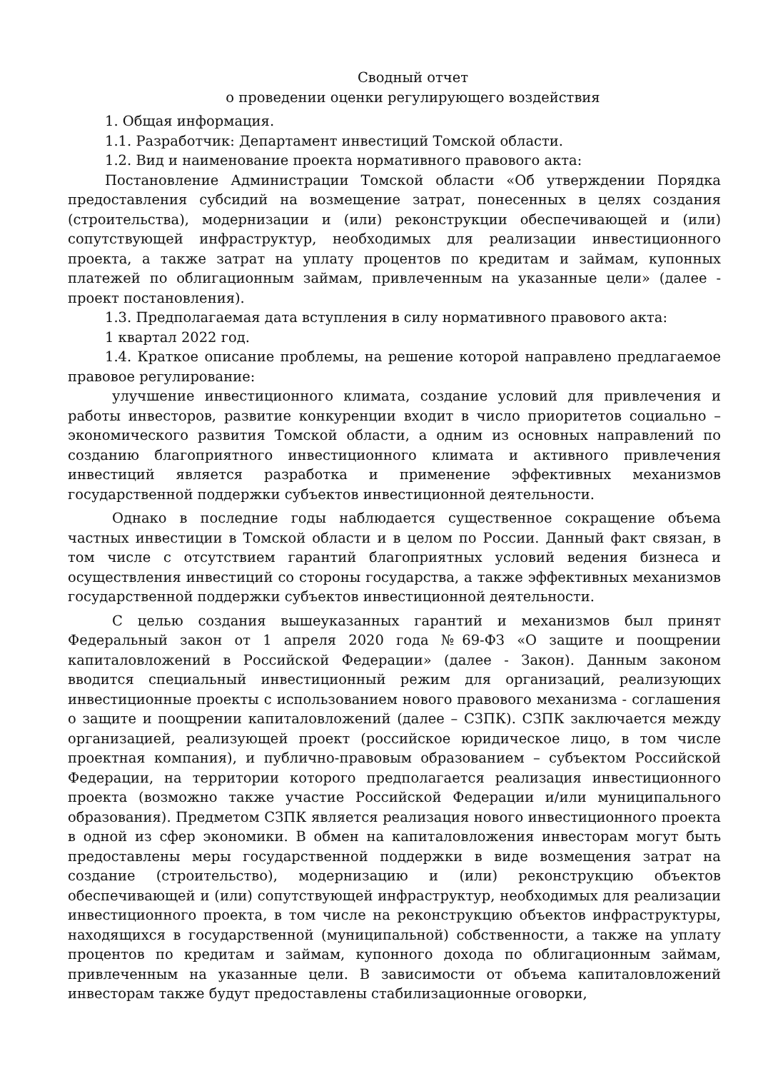Сводный отчет
о проведении оценки регулирующего воздействия
1. Общая информация.
1.1. Разработчик: Департамент инвестиций Томской области.
1.2. Вид и наименование проекта нормативного правового акта:
Постановление Администрации Томской области «Об утверждении Порядка предоставления субсидий на возмещение затрат, понесенных в целях создания (строительства), модернизации и (или) реконструкции обеспечивающей и (или) сопутствующей инфраструктур, необходимых для реализации инвестиционного проекта, а также затрат на уплату процентов по кредитам и займам, купонных платежей по облигационным займам, привлеченным на указанные цели» (далее - проект постановления).
1.3. Предполагаемая дата вступления в силу нормативного правового акта:
1 квартал 2022 год.
1.4. Краткое описание проблемы, на решение которой направлено предлагаемое правовое регулирование:
улучшение инвестиционного климата, создание условий для привлечения и работы инвесторов, развитие конкуренции входит в число приоритетов социально – экономического развития Томской области, а одним из основных направлений по созданию благоприятного инвестиционного климата и активного привлечения инвестиций является разработка и применение эффективных механизмов государственной поддержки субъектов инвестиционной деятельности.
Однако в последние годы наблюдается существенное сокращение объема частных инвестиции в Томской области и в целом по России. Данный факт связан, в том числе с отсутствием гарантий благоприятных условий ведения бизнеса и осуществления инвестиций со стороны государства, а также эффективных механизмов государственной поддержки субъектов инвестиционной деятельности.
С целью создания вышеуказанных гарантий и механизмов был принят Федеральный закон от 1 апреля 2020 года №69-ФЗ «О защите и поощрении капиталовложений в Российской Федерации» (далее - Закон). Данным законом вводится специальный инвестиционный режим для организаций, реализующих инвестиционные проекты с использованием нового правового механизма - соглашения о защите и поощрении капиталовложений (далее – СЗПК). СЗПК заключается между организацией, реализующей проект (российское юридическое лицо, в том числе проектная компания), и публично-правовым образованием – субъектом Российской Федерации, на территории которого предполагается реализация инвестиционного проекта (возможно также участие Российской Федерации и/или муниципального образования). Предметом СЗПК является реализация нового инвестиционного проекта в одной из сфер экономики. В обмен на капиталовложения инвесторам могут быть предоставлены меры государственной поддержки в виде возмещения затрат на создание (строительство), модернизацию и (или) реконструкцию объектов обеспечивающей и (или) сопутствующей инфраструктур, необходимых для реализации инвестиционного проекта, в том числе на реконструкцию объектов инфраструктуры, находящихся в государственной (муниципальной) собственности, а также на уплату процентов по кредитам и займам, купонного дохода по облигационным займам, привлеченным на указанные цели. В зависимости от объема капиталовложений инвесторам также будут предоставлены стабилизационные оговорки,